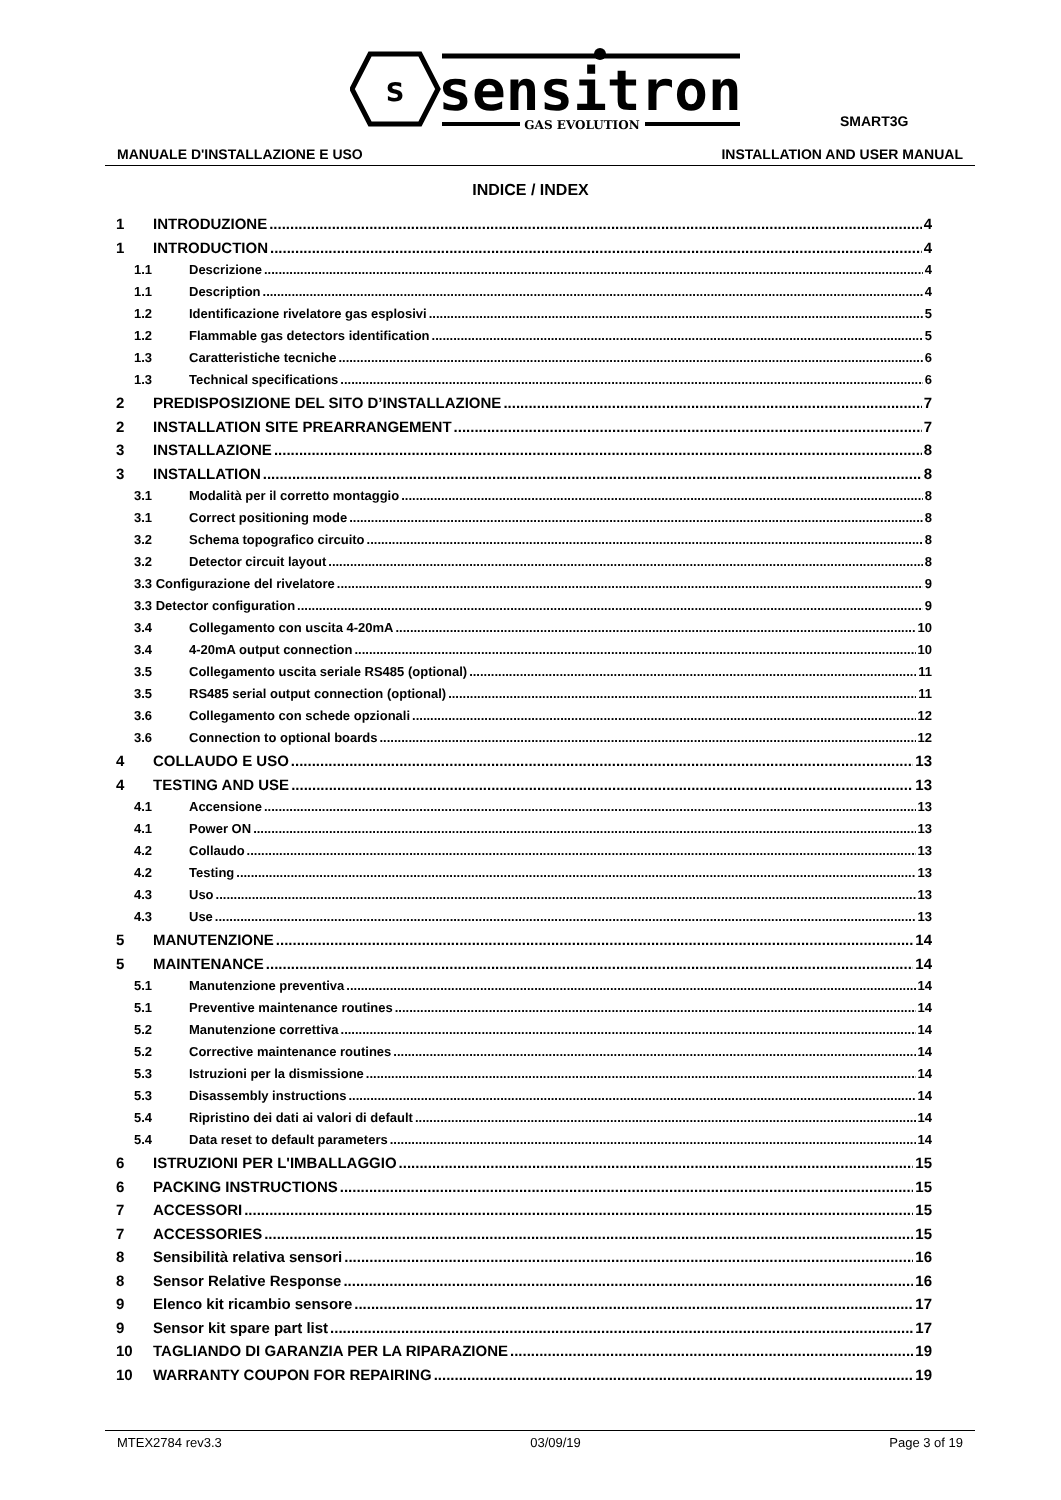s
sensitron
GAS EVOLUTION
SMART3G
MANUALE D'INSTALLAZIONE E USO INSTALLATION AND USER MANUAL
INDICE / INDEX
1 INTRODUZIONE 4
1 INTRODUCTION 4
1.1 Descrizione 4
1.1 Description 4
1.2 Identificazione rivelatore gas esplosivi 5
1.2 Flammable gas detectors identification 5
1.3 Caratteristiche tecniche 6
1.3 Technical specifications 6
2 PREDISPOSIZIONE DEL SITO D’INSTALLAZIONE 7
2 INSTALLATION SITE PREARRANGEMENT 7
3 INSTALLAZIONE 8
3 INSTALLATION 8
3.1 Modalità per il corretto montaggio 8
3.1 Correct positioning mode 8
3.2 Schema topografico circuito 8
3.2 Detector circuit layout 8
3.3 Configurazione del rivelatore 9
3.3 Detector configuration 9
3.4 Collegamento con uscita 4-20mA 10
3.4 4-20mA output connection 10
3.5 Collegamento uscita seriale RS485 (optional) 11
3.5 RS485 serial output connection (optional) 11
3.6 Collegamento con schede opzionali 12
3.6 Connection to optional boards 12
4 COLLAUDO E USO 13
4 TESTING AND USE 13
4.1 Accensione 13
4.1 Power ON 13
4.2 Collaudo 13
4.2 Testing 13
4.3 Uso 13
4.3 Use 13
5 MANUTENZIONE 14
5 MAINTENANCE 14
5.1 Manutenzione preventiva 14
5.1 Preventive maintenance routines 14
5.2 Manutenzione correttiva 14
5.2 Corrective maintenance routines 14
5.3 Istruzioni per la dismissione 14
5.3 Disassembly instructions 14
5.4 Ripristino dei dati ai valori di default 14
5.4 Data reset to default parameters 14
6 ISTRUZIONI PER L'IMBALLAGGIO 15
6 PACKING INSTRUCTIONS 15
7 ACCESSORI 15
7 ACCESSORIES 15
8 Sensibilità relativa sensori 16
8 Sensor Relative Response 16
9 Elenco kit ricambio sensore 17
9 Sensor kit spare part list 17
10 TAGLIANDO DI GARANZIA PER LA RIPARAZIONE 19
10 WARRANTY COUPON FOR REPAIRING 19
MTEX2784 rev3.3 03/09/19 Page 3 of 19